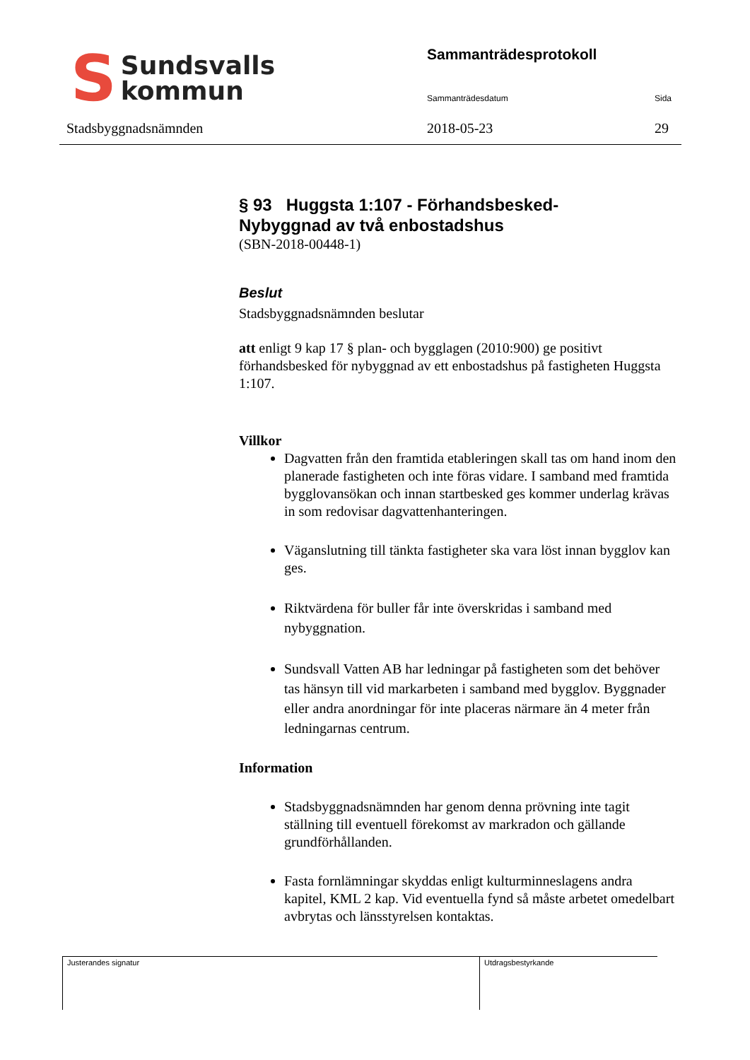S Sundsvalls
kommun
Sammanträdesprotokoll
Sammanträdesdatum Sida
Stadsbyggnadsnämnden 2018-05-23 29
§ 93 Huggsta 1:107 - Förhandsbesked-
Nybyggnad av två enbostadshus
(SBN-2018-00448-1)
Beslut
Stadsbyggnadsnämnden beslutar
att enligt 9 kap 17 § plan- och bygglagen (2010:900) ge positivt förhandsbesked för nybyggnad av ett enbostadshus på fastigheten Huggsta 1:107.
Villkor
Dagvatten från den framtida etableringen skall tas om hand inom den planerade fastigheten och inte föras vidare. I samband med framtida bygglovansökan och innan startbesked ges kommer underlag krävas in som redovisar dagvattenhanteringen.
Väganslutning till tänkta fastigheter ska vara löst innan bygglov kan ges.
Riktvärdena för buller får inte överskridas i samband med nybyggnation.
Sundsvall Vatten AB har ledningar på fastigheten som det behöver tas hänsyn till vid markarbeten i samband med bygglov. Byggnader eller andra anordningar för inte placeras närmare än 4 meter från ledningarnas centrum.
Information
Stadsbyggnadsnämnden har genom denna prövning inte tagit ställning till eventuell förekomst av markradon och gällande grundförhållanden.
Fasta fornlämningar skyddas enligt kulturminneslagens andra kapitel, KML 2 kap. Vid eventuella fynd så måste arbetet omedelbart avbrytas och länsstyrelsen kontaktas.
Justerandes signatur Utdragsbestyrkande